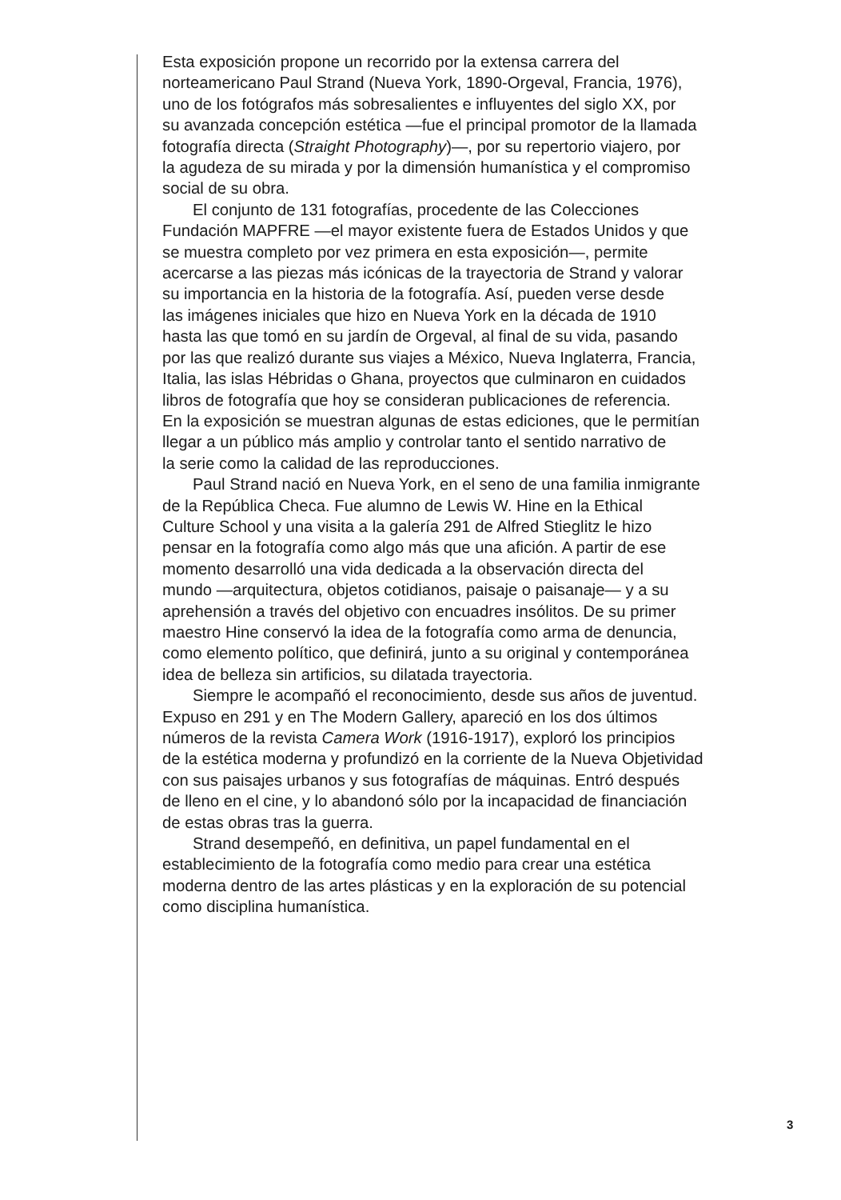Esta exposición propone un recorrido por la extensa carrera del
norteamericano Paul Strand (Nueva York, 1890-Orgeval, Francia, 1976),
uno de los fotógrafos más sobresalientes e influyentes del siglo XX, por
su avanzada concepción estética —fue el principal promotor de la llamada
fotografía directa (Straight Photography)—, por su repertorio viajero, por
la agudeza de su mirada y por la dimensión humanística y el compromiso
social de su obra.
El conjunto de 131 fotografías, procedente de las Colecciones
Fundación MAPFRE —el mayor existente fuera de Estados Unidos y que
se muestra completo por vez primera en esta exposición—, permite
acercarse a las piezas más icónicas de la trayectoria de Strand y valorar
su importancia en la historia de la fotografía. Así, pueden verse desde
las imágenes iniciales que hizo en Nueva York en la década de 1910
hasta las que tomó en su jardín de Orgeval, al final de su vida, pasando
por las que realizó durante sus viajes a México, Nueva Inglaterra, Francia,
Italia, las islas Hébridas o Ghana, proyectos que culminaron en cuidados
libros de fotografía que hoy se consideran publicaciones de referencia.
En la exposición se muestran algunas de estas ediciones, que le permitían
llegar a un público más amplio y controlar tanto el sentido narrativo de
la serie como la calidad de las reproducciones.
Paul Strand nació en Nueva York, en el seno de una familia inmigrante
de la República Checa. Fue alumno de Lewis W. Hine en la Ethical
Culture School y una visita a la galería 291 de Alfred Stieglitz le hizo
pensar en la fotografía como algo más que una afición. A partir de ese
momento desarrolló una vida dedicada a la observación directa del
mundo —arquitectura, objetos cotidianos, paisaje o paisanaje— y a su
aprehensión a través del objetivo con encuadres insólitos. De su primer
maestro Hine conservó la idea de la fotografía como arma de denuncia,
como elemento político, que definirá, junto a su original y contemporánea
idea de belleza sin artificios, su dilatada trayectoria.
Siempre le acompañó el reconocimiento, desde sus años de juventud.
Expuso en 291 y en The Modern Gallery, apareció en los dos últimos
números de la revista Camera Work (1916-1917), exploró los principios
de la estética moderna y profundizó en la corriente de la Nueva Objetividad
con sus paisajes urbanos y sus fotografías de máquinas. Entró después
de lleno en el cine, y lo abandonó sólo por la incapacidad de financiación
de estas obras tras la guerra.
Strand desempeñó, en definitiva, un papel fundamental en el
establecimiento de la fotografía como medio para crear una estética
moderna dentro de las artes plásticas y en la exploración de su potencial
como disciplina humanística.
3